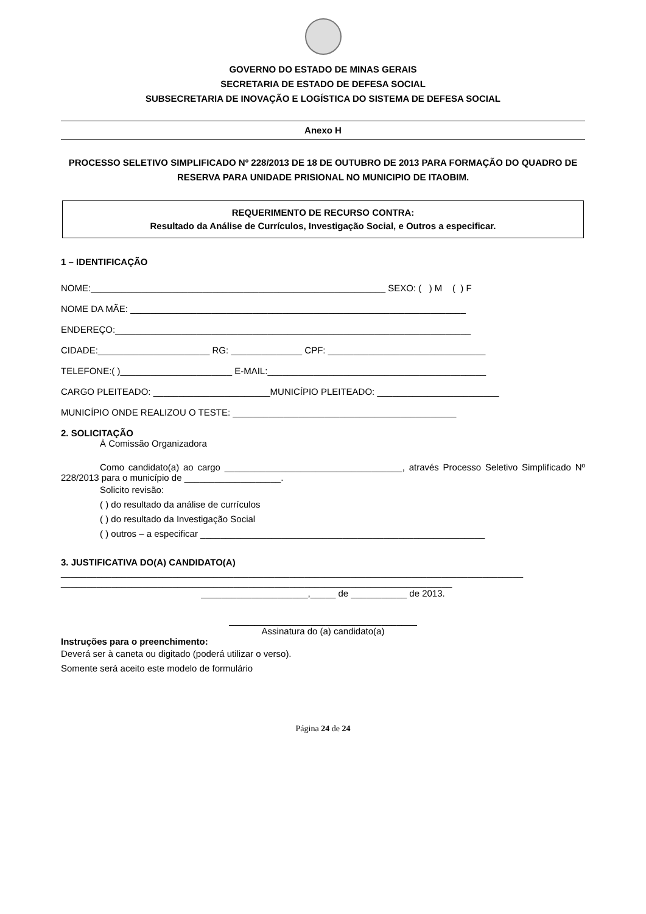GOVERNO DO ESTADO DE MINAS GERAIS
SECRETARIA DE ESTADO DE DEFESA SOCIAL
SUBSECRETARIA DE INOVAÇÃO E LOGÍSTICA DO SISTEMA DE DEFESA SOCIAL
Anexo H
PROCESSO SELETIVO SIMPLIFICADO Nº 228/2013 DE 18 DE OUTUBRO DE 2013 PARA FORMAÇÃO DO QUADRO DE RESERVA PARA UNIDADE PRISIONAL NO MUNICIPIO DE ITAOBIM.
REQUERIMENTO DE RECURSO CONTRA:
Resultado da Análise de Currículos, Investigação Social, e Outros a especificar.
1 – IDENTIFICAÇÃO
NOME:__________________________________________________________ SEXO: ( ) M ( ) F
NOME DA MÃE: __________________________________________________________________
ENDEREÇO:______________________________________________________________________
CIDADE:______________________ RG: ______________ CPF: _______________________________
TELEFONE:( )______________________ E-MAIL:___________________________________________
CARGO PLEITEADO: _______________________MUNICÍPIO PLEITEADO: ________________________
MUNICÍPIO ONDE REALIZOU O TESTE: ____________________________________________
2. SOLICITAÇÃO
À Comissão Organizadora
Como candidato(a) ao cargo ___________________________________, através Processo Seletivo Simplificado Nº 228/2013 para o município de ___________________.
Solicito revisão:
( ) do resultado da análise de currículos
( ) do resultado da Investigação Social
( ) outros – a especificar ________________________________________________________
3. JUSTIFICATIVA DO(A) CANDIDATO(A)
___________________________________________________________________________________________
_____________________________________________________________________________
_____________________,_____ de ___________ de 2013.
_____________________________________
Assinatura do (a) candidato(a)
Instruções para o preenchimento:
Deverá ser à caneta ou digitado (poderá utilizar o verso).
Somente será aceito este modelo de formulário
Página 24 de 24